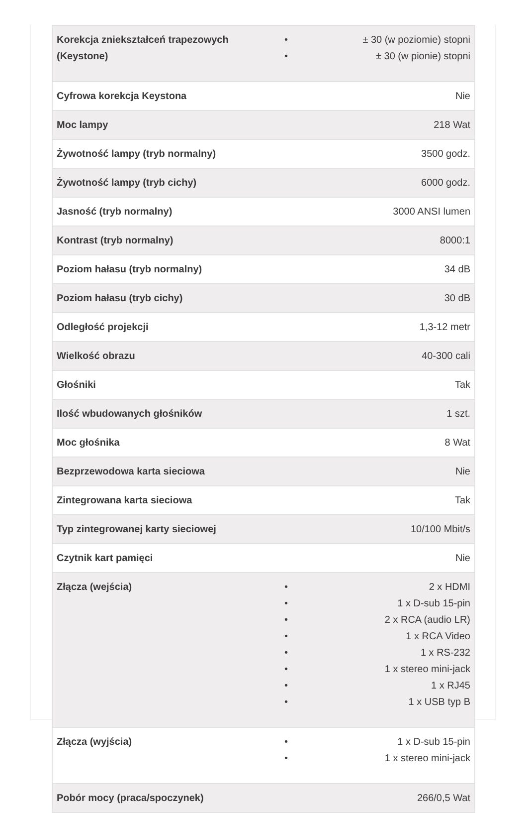| Korekcja zniekształceń trapezowych (Keystone) | • ± 30 (w poziomie) stopni • ± 30 (w pionie) stopni |
| Cyfrowa korekcja Keystona | Nie |
| Moc lampy | 218 Wat |
| Żywotność lampy (tryb normalny) | 3500 godz. |
| Żywotność lampy (tryb cichy) | 6000 godz. |
| Jasność (tryb normalny) | 3000 ANSI lumen |
| Kontrast (tryb normalny) | 8000:1 |
| Poziom hałasu (tryb normalny) | 34 dB |
| Poziom hałasu (tryb cichy) | 30 dB |
| Odległość projekcji | 1,3-12 metr |
| Wielkość obrazu | 40-300 cali |
| Głośniki | Tak |
| Ilość wbudowanych głośników | 1 szt. |
| Moc głośnika | 8 Wat |
| Bezprzewodowa karta sieciowa | Nie |
| Zintegrowana karta sieciowa | Tak |
| Typ zintegrowanej karty sieciowej | 10/100 Mbit/s |
| Czytnik kart pamięci | Nie |
| Złącza (wejścia) | • 2 x HDMI • 1 x D-sub 15-pin • 2 x RCA (audio LR) • 1 x RCA Video • 1 x RS-232 • 1 x stereo mini-jack • 1 x RJ45 • 1 x USB typ B |
| Złącza (wyjścia) | • 1 x D-sub 15-pin • 1 x stereo mini-jack |
| Pobór mocy (praca/spoczynek) | 266/0,5 Wat |